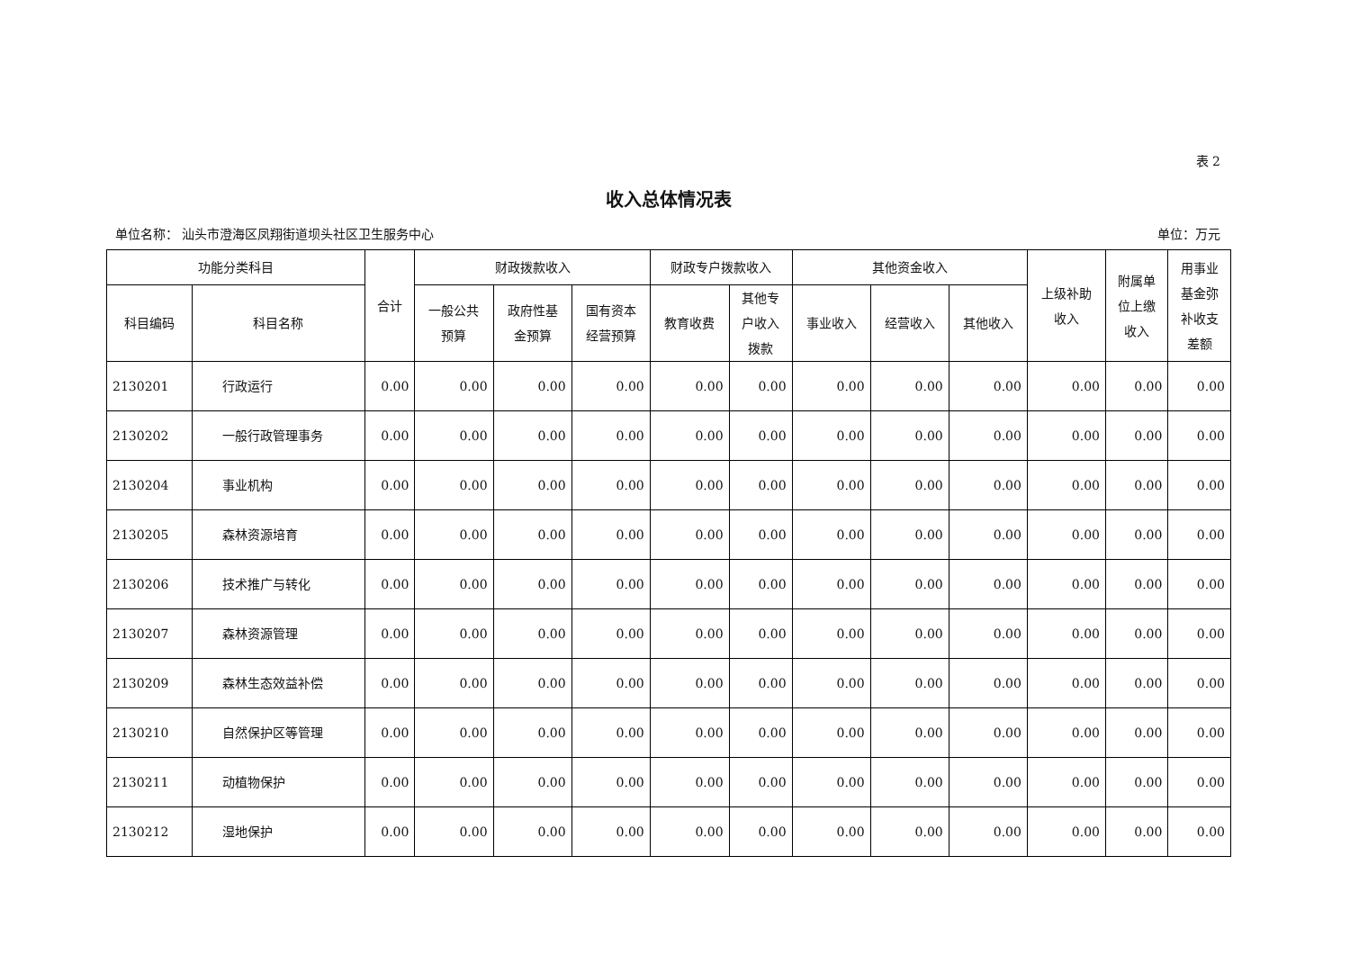表 2
收入总体情况表
单位名称： 汕头市澄海区凤翔街道坝头社区卫生服务中心 单位：万元
| 功能分类科目 | | 合计 | 财政拨款收入 | | | 财政专户拨款收入 | | 其他资金收入 | | | 上级补助 收入 | 附属单 位上缴 收入 | 用事业 基金弥 补收支 差额 |
| --- | --- | --- | --- | --- | --- | --- | --- | --- | --- | --- | --- | --- | --- |
| 科目编码 | 科目名称 | | 一般公共 预算 | 政府性基 金预算 | 国有资本 经营预算 | 教育收费 | 其他专 户收入 拨款 | 事业收入 | 经营收入 | 其他收入 | | | |
| 2130201 | 行政运行 | 0.00 | 0.00 | 0.00 | 0.00 | 0.00 | 0.00 | 0.00 | 0.00 | 0.00 | 0.00 | 0.00 | 0.00 |
| 2130202 | 一般行政管理事务 | 0.00 | 0.00 | 0.00 | 0.00 | 0.00 | 0.00 | 0.00 | 0.00 | 0.00 | 0.00 | 0.00 | 0.00 |
| 2130204 | 事业机构 | 0.00 | 0.00 | 0.00 | 0.00 | 0.00 | 0.00 | 0.00 | 0.00 | 0.00 | 0.00 | 0.00 | 0.00 |
| 2130205 | 森林资源培育 | 0.00 | 0.00 | 0.00 | 0.00 | 0.00 | 0.00 | 0.00 | 0.00 | 0.00 | 0.00 | 0.00 | 0.00 |
| 2130206 | 技术推广与转化 | 0.00 | 0.00 | 0.00 | 0.00 | 0.00 | 0.00 | 0.00 | 0.00 | 0.00 | 0.00 | 0.00 | 0.00 |
| 2130207 | 森林资源管理 | 0.00 | 0.00 | 0.00 | 0.00 | 0.00 | 0.00 | 0.00 | 0.00 | 0.00 | 0.00 | 0.00 | 0.00 |
| 2130209 | 森林生态效益补偿 | 0.00 | 0.00 | 0.00 | 0.00 | 0.00 | 0.00 | 0.00 | 0.00 | 0.00 | 0.00 | 0.00 | 0.00 |
| 2130210 | 自然保护区等管理 | 0.00 | 0.00 | 0.00 | 0.00 | 0.00 | 0.00 | 0.00 | 0.00 | 0.00 | 0.00 | 0.00 | 0.00 |
| 2130211 | 动植物保护 | 0.00 | 0.00 | 0.00 | 0.00 | 0.00 | 0.00 | 0.00 | 0.00 | 0.00 | 0.00 | 0.00 | 0.00 |
| 2130212 | 湿地保护 | 0.00 | 0.00 | 0.00 | 0.00 | 0.00 | 0.00 | 0.00 | 0.00 | 0.00 | 0.00 | 0.00 | 0.00 |